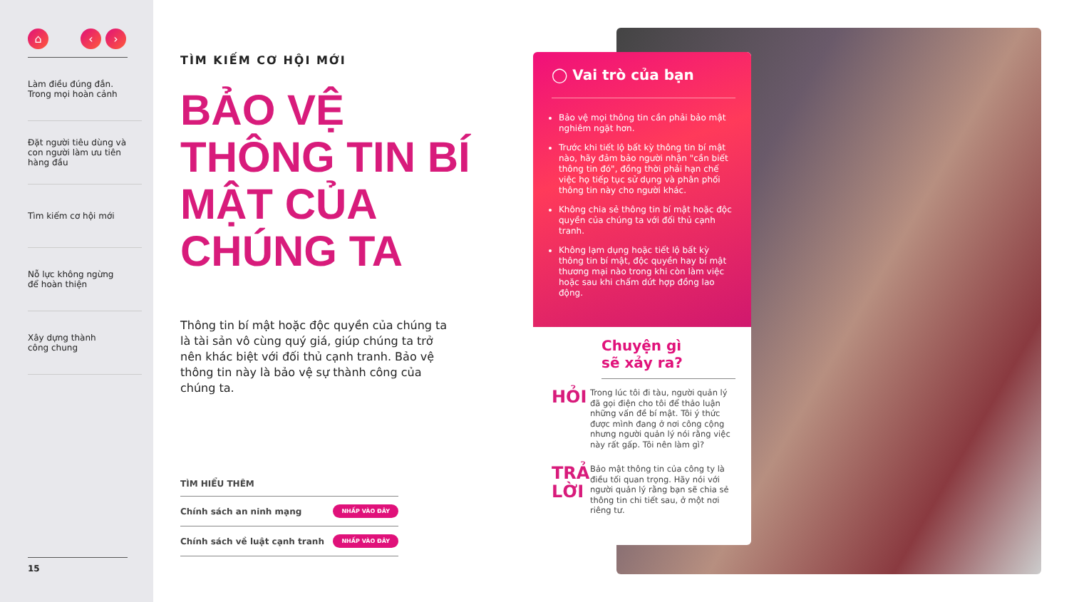⌂ ‹ ›
Làm điều đúng đắn.
Trong mọi hoàn cảnh
Đặt người tiêu dùng và con người làm ưu tiên hàng đầu
Tìm kiếm cơ hội mới
Nỗ lực không ngừng
để hoàn thiện
Xây dựng thành
công chung
15
TÌM KIẾM CƠ HỘI MỚI
BẢO VỆ THÔNG TIN BÍ MẬT CỦA CHÚNG TA
Thông tin bí mật hoặc độc quyền của chúng ta là tài sản vô cùng quý giá, giúp chúng ta trở nên khác biệt với đối thủ cạnh tranh. Bảo vệ thông tin này là bảo vệ sự thành công của chúng ta.
TÌM HIỂU THÊM
Chính sách an ninh mạng NHẤP VÀO ĐÂY
Chính sách về luật cạnh tranh NHẤP VÀO ĐÂY
◯ Vai trò của bạn
Bảo vệ mọi thông tin cần phải bảo mật nghiêm ngặt hơn.
Trước khi tiết lộ bất kỳ thông tin bí mật nào, hãy đảm bảo người nhận "cần biết thông tin đó", đồng thời phải hạn chế việc họ tiếp tục sử dụng và phân phối thông tin này cho người khác.
Không chia sẻ thông tin bí mật hoặc độc quyền của chúng ta với đối thủ cạnh tranh.
Không lạm dụng hoặc tiết lộ bất kỳ thông tin bí mật, độc quyền hay bí mật thương mại nào trong khi còn làm việc hoặc sau khi chấm dứt hợp đồng lao động.
Chuyện gì
sẽ xảy ra?
HỎI Trong lúc tôi đi tàu, người quản lý đã gọi điện cho tôi để thảo luận những vấn đề bí mật. Tôi ý thức được mình đang ở nơi công cộng nhưng người quản lý nói rằng việc này rất gấp. Tôi nên làm gì?
TRẢ LỜI Bảo mật thông tin của công ty là điều tối quan trọng. Hãy nói với người quản lý rằng bạn sẽ chia sẻ thông tin chi tiết sau, ở một nơi riêng tư.